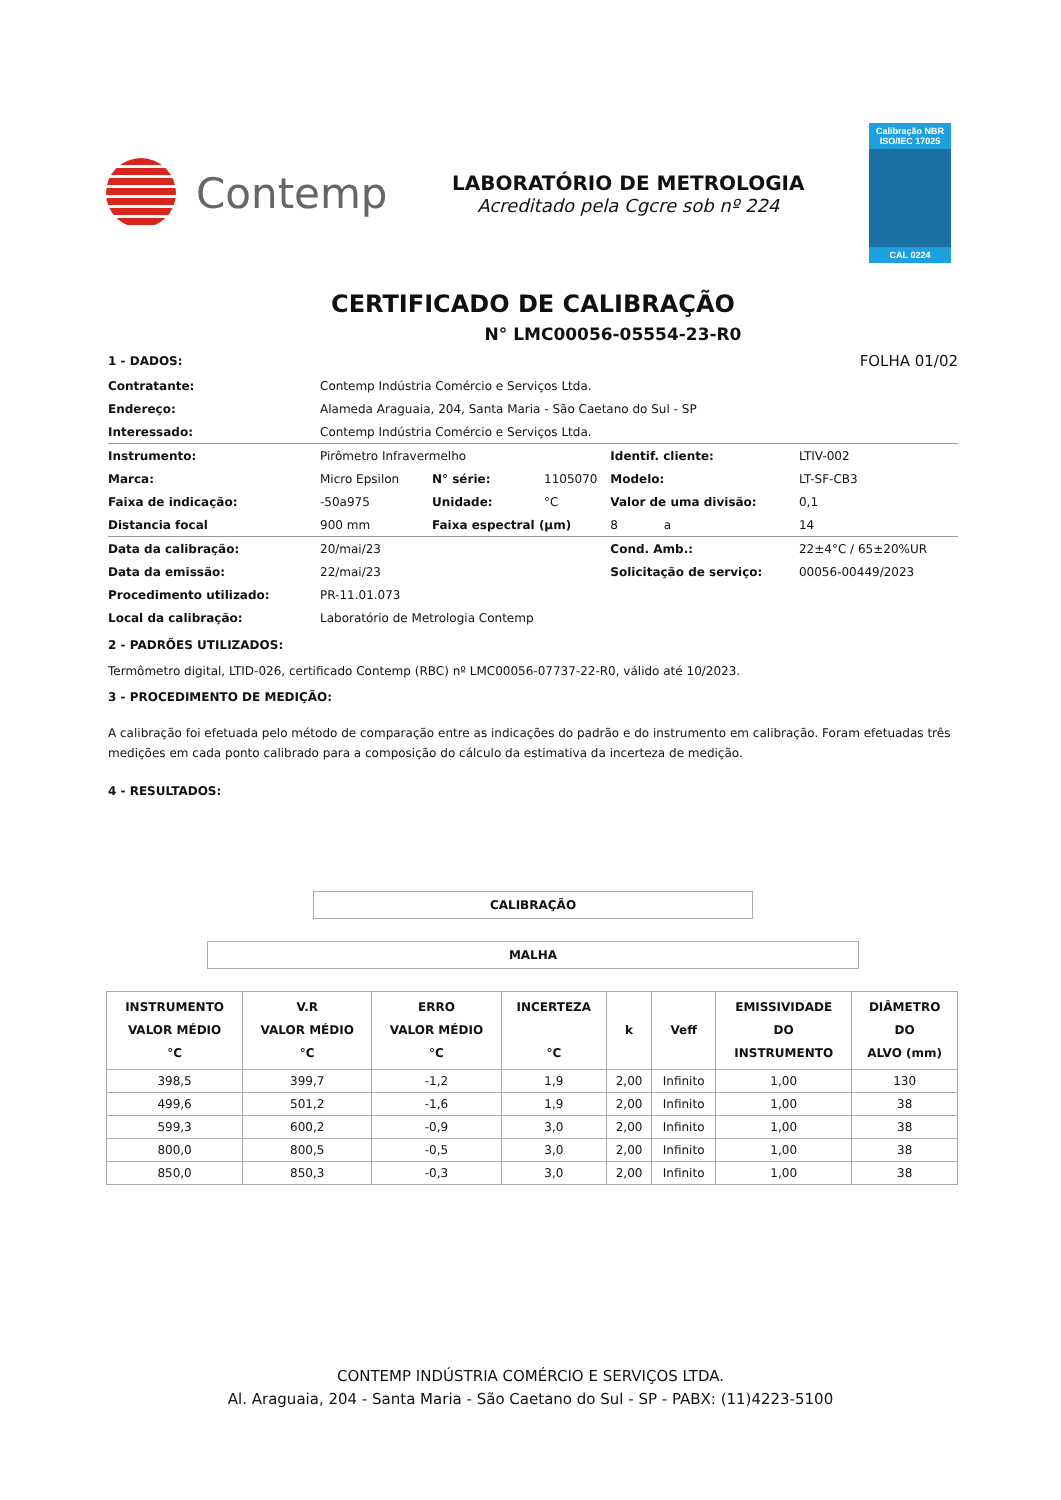Contemp
LABORATÓRIO DE METROLOGIA
Acreditado pela Cgcre sob nº 224
Calibração NBR ISO/IEC 17025
CAL 0224
CERTIFICADO DE CALIBRAÇÃO
N° LMC00056-05554-23-R0
| 1 - DADOS: | | | | | FOLHA 01/02 |
| Contratante: | Contemp Indústria Comércio e Serviços Ltda. | | | | |
| Endereço: | Alameda Araguaia, 204, Santa Maria - São Caetano do Sul - SP | | | | |
| Interessado: | Contemp Indústria Comércio e Serviços Ltda. | | | | |
| Instrumento: | Pirômetro Infravermelho | | | Identif. cliente: | LTIV-002 |
| Marca: | Micro Epsilon | N° série: | 1105070 | Modelo: | LT-SF-CB3 |
| Faixa de indicação: | -50a975 | Unidade: | °C | Valor de uma divisão: | 0,1 |
| Distancia focal | 900 mm | Faixa espectral (µm) | | 8 a | 14 |
| Data da calibração: | 20/mai/23 | | | Cond. Amb.: | 22±4°C / 65±20%UR |
| Data da emissão: | 22/mai/23 | | | Solicitação de serviço: | 00056-00449/2023 |
| Procedimento utilizado: | PR-11.01.073 | | | | |
| Local da calibração: | Laboratório de Metrologia Contemp | | | | |
2 - PADRÕES UTILIZADOS:
Termômetro digital, LTID-026, certificado Contemp (RBC) nº LMC00056-07737-22-R0, válido até 10/2023.
3 - PROCEDIMENTO DE MEDIÇÃO:
A calibração foi efetuada pelo método de comparação entre as indicações do padrão e do instrumento em calibração. Foram efetuadas três medições em cada ponto calibrado para a composição do cálculo da estimativa da incerteza de medição.
4 - RESULTADOS:
CALIBRAÇÃO
MALHA
| INSTRUMENTO VALOR MÉDIO °C | V.R VALOR MÉDIO °C | ERRO VALOR MÉDIO °C | INCERTEZA °C | k | Veff | EMISSIVIDADE DO INSTRUMENTO | DIÂMETRO DO ALVO (mm) |
| --- | --- | --- | --- | --- | --- | --- | --- |
| 398,5 | 399,7 | -1,2 | 1,9 | 2,00 | Infinito | 1,00 | 130 |
| 499,6 | 501,2 | -1,6 | 1,9 | 2,00 | Infinito | 1,00 | 38 |
| 599,3 | 600,2 | -0,9 | 3,0 | 2,00 | Infinito | 1,00 | 38 |
| 800,0 | 800,5 | -0,5 | 3,0 | 2,00 | Infinito | 1,00 | 38 |
| 850,0 | 850,3 | -0,3 | 3,0 | 2,00 | Infinito | 1,00 | 38 |
CONTEMP INDÚSTRIA COMÉRCIO E SERVIÇOS LTDA.
Al. Araguaia, 204 - Santa Maria - São Caetano do Sul - SP - PABX: (11)4223-5100